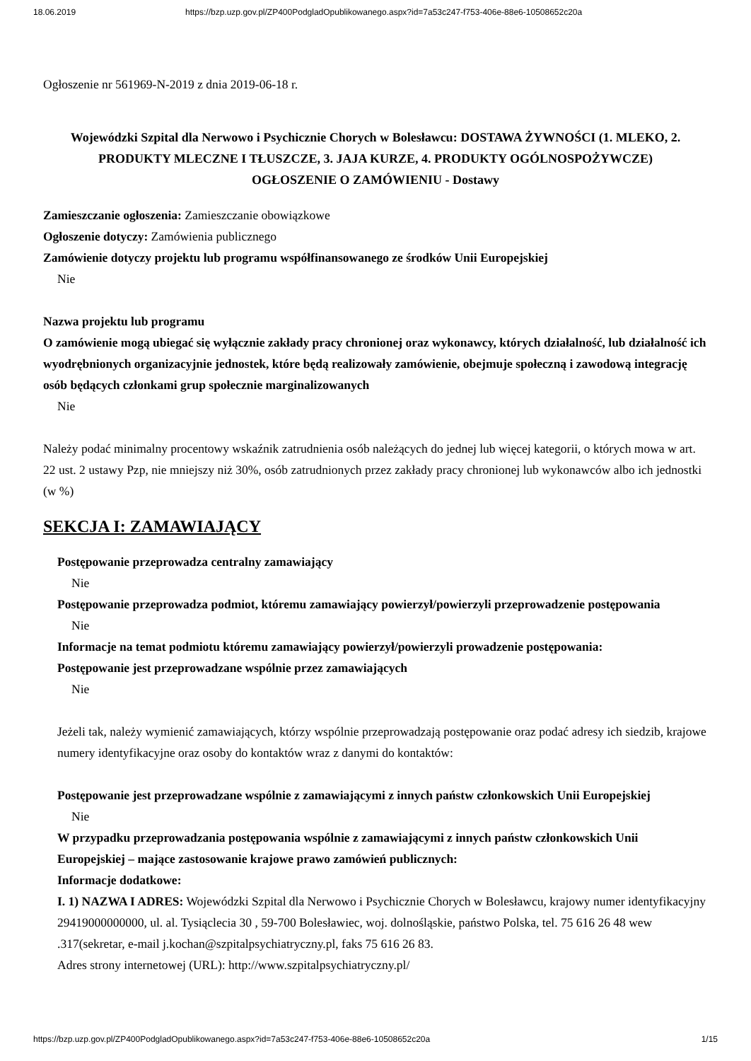18.06.2019 https://bzp.uzp.gov.pl/ZP400PodgladOpublikowanego.aspx?id=7a53c247-f753-406e-88e6-10508652c20a
Ogłoszenie nr 561969-N-2019 z dnia 2019-06-18 r.
Wojewódzki Szpital dla Nerwowo i Psychicznie Chorych w Bolesławcu: DOSTAWA ŻYWNOŚCI (1. MLEKO, 2. PRODUKTY MLECZNE I TŁUSZCZE, 3. JAJA KURZE, 4. PRODUKTY OGÓLNOSPOŻYWCZE)
OGŁOSZENIE O ZAMÓWIENIU - Dostawy
Zamieszczanie ogłoszenia: Zamieszczanie obowiązkowe
Ogłoszenie dotyczy: Zamówienia publicznego
Zamówienie dotyczy projektu lub programu współfinansowanego ze środków Unii Europejskiej
Nie
Nazwa projektu lub programu
O zamówienie mogą ubiegać się wyłącznie zakłady pracy chronionej oraz wykonawcy, których działalność, lub działalność ich wyodrębnionych organizacyjnie jednostek, które będą realizowały zamówienie, obejmuje społeczną i zawodową integrację osób będących członkami grup społecznie marginalizowanych
Nie
Należy podać minimalny procentowy wskaźnik zatrudnienia osób należących do jednej lub więcej kategorii, o których mowa w art. 22 ust. 2 ustawy Pzp, nie mniejszy niż 30%, osób zatrudnionych przez zakłady pracy chronionej lub wykonawców albo ich jednostki (w %)
SEKCJA I: ZAMAWIAJĄCY
Postępowanie przeprowadza centralny zamawiający
Nie
Postępowanie przeprowadza podmiot, któremu zamawiający powierzył/powierzyli przeprowadzenie postępowania
Nie
Informacje na temat podmiotu któremu zamawiający powierzył/powierzyli prowadzenie postępowania:
Postępowanie jest przeprowadzane wspólnie przez zamawiających
Nie
Jeżeli tak, należy wymienić zamawiających, którzy wspólnie przeprowadzają postępowanie oraz podać adresy ich siedzib, krajowe numery identyfikacyjne oraz osoby do kontaktów wraz z danymi do kontaktów:
Postępowanie jest przeprowadzane wspólnie z zamawiającymi z innych państw członkowskich Unii Europejskiej
Nie
W przypadku przeprowadzania postępowania wspólnie z zamawiającymi z innych państw członkowskich Unii Europejskiej – mające zastosowanie krajowe prawo zamówień publicznych:
Informacje dodatkowe:
I. 1) NAZWA I ADRES: Wojewódzki Szpital dla Nerwowo i Psychicznie Chorych w Bolesławcu, krajowy numer identyfikacyjny 29419000000000, ul. al. Tysiąclecia 30 , 59-700 Bolesławiec, woj. dolnośląskie, państwo Polska, tel. 75 616 26 48 wew .317(sekretar, e-mail j.kochan@szpitalpsychiatryczny.pl, faks 75 616 26 83.
Adres strony internetowej (URL): http://www.szpitalpsychiatryczny.pl/
https://bzp.uzp.gov.pl/ZP400PodgladOpublikowanego.aspx?id=7a53c247-f753-406e-88e6-10508652c20a 1/15